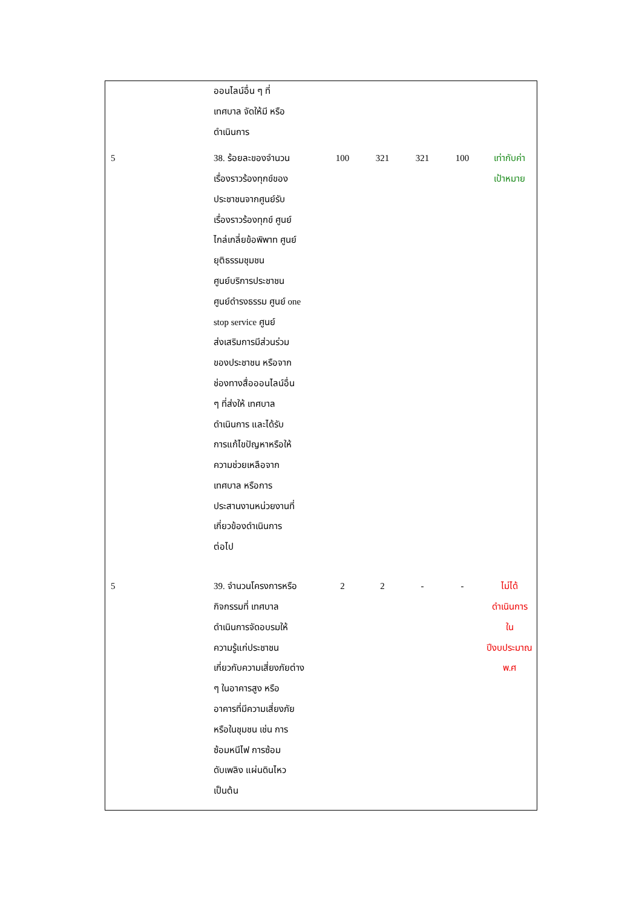| | ออนไลน์อื่น ๆ ที่ เทศบาล จัดให้มี หรือ ดำเนินการ | | | | | |
| 5 | 38. ร้อยละของจำนวน เรื่องราวร้องทุกข์ของ ประชาชนจากศูนย์รับ เรื่องราวร้องทุกข์ ศูนย์ ไกล่เกลี่ยข้อพิพาท ศูนย์ ยุติธรรมชุมชน ศูนย์บริการประชาชน ศูนย์ดำรงธรรม ศูนย์ one stop service ศูนย์ ส่งเสริมการมีส่วนร่วม ของประชาชน หรือจาก ช่องทางสื่อออนไลน์อื่น ๆ ที่ส่งให้ เทศบาล ดำเนินการ และได้รับ การแก้ไขปัญหาหรือให้ ความช่วยเหลือจาก เทศบาล หรือการ ประสานงานหน่วยงานที่ เกี่ยวข้องดำเนินการ ต่อไป | 100 | 321 | 321 | 100 | เท่ากับค่า เป้าหมาย |
| 5 | 39. จำนวนโครงการหรือ กิจกรรมที่ เทศบาล ดำเนินการจัดอบรมให้ ความรู้แก่ประชาชน เกี่ยวกับความเสี่ยงภัยต่าง ๆ ในอาคารสูง หรือ อาคารที่มีความเสี่ยงภัย หรือในชุมชน เช่น การ ซ้อมหนีไฟ การซ้อม ดับเพลิง แผ่นดินไหว เป็นต้น | 2 | 2 | - | - | ไม่ได้ ดำเนินการ ใน ปีงบประมาณ พ.ศ |